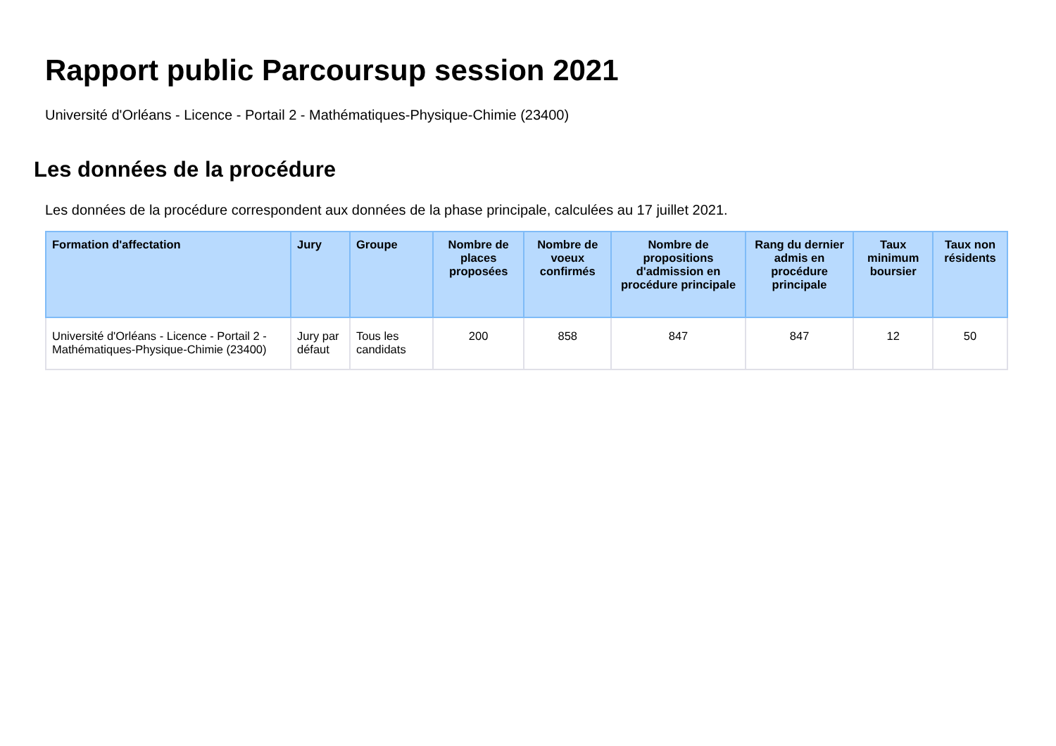Rapport public Parcoursup session 2021
Université d'Orléans - Licence - Portail 2 - Mathématiques-Physique-Chimie (23400)
Les données de la procédure
Les données de la procédure correspondent aux données de la phase principale, calculées au 17 juillet 2021.
| Formation d'affectation | Jury | Groupe | Nombre de places proposées | Nombre de voeux confirmés | Nombre de propositions d'admission en procédure principale | Rang du dernier admis en procédure principale | Taux minimum boursier | Taux non résidents |
| --- | --- | --- | --- | --- | --- | --- | --- | --- |
| Université d'Orléans - Licence - Portail 2 - Mathématiques-Physique-Chimie (23400) | Jury par défaut | Tous les candidats | 200 | 858 | 847 | 847 | 12 | 50 |